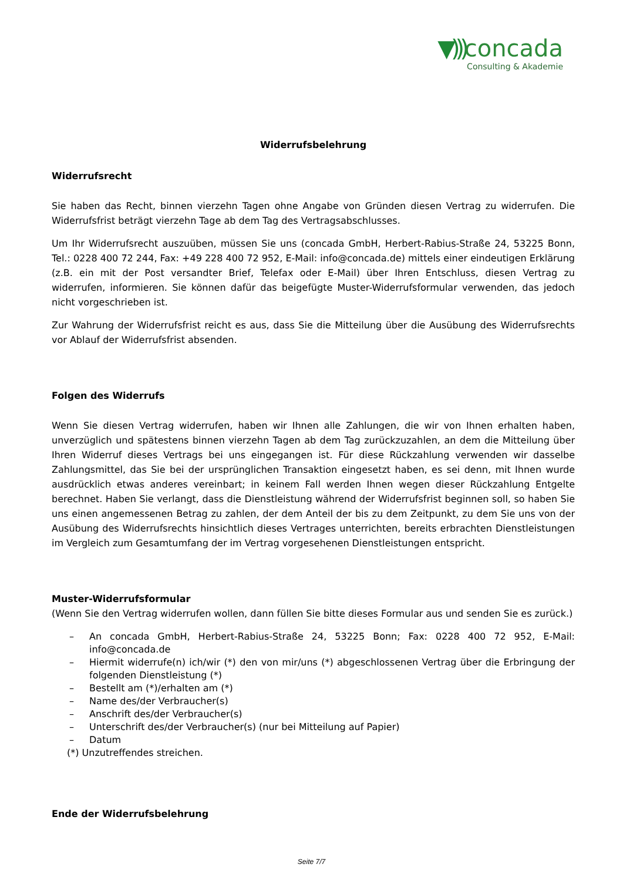▼))) concada
Consulting & Akademie
Widerrufsbelehrung
Widerrufsrecht
Sie haben das Recht, binnen vierzehn Tagen ohne Angabe von Gründen diesen Vertrag zu widerrufen. Die Widerrufsfrist beträgt vierzehn Tage ab dem Tag des Vertragsabschlusses.
Um Ihr Widerrufsrecht auszuüben, müssen Sie uns (concada GmbH, Herbert-Rabius-Straße 24, 53225 Bonn, Tel.: 0228 400 72 244, Fax: +49 228 400 72 952, E-Mail: info@concada.de) mittels einer eindeutigen Erklärung (z.B. ein mit der Post versandter Brief, Telefax oder E-Mail) über Ihren Entschluss, diesen Vertrag zu widerrufen, informieren. Sie können dafür das beigefügte Muster-Widerrufsformular verwenden, das jedoch nicht vorgeschrieben ist.
Zur Wahrung der Widerrufsfrist reicht es aus, dass Sie die Mitteilung über die Ausübung des Widerrufsrechts vor Ablauf der Widerrufsfrist absenden.
Folgen des Widerrufs
Wenn Sie diesen Vertrag widerrufen, haben wir Ihnen alle Zahlungen, die wir von Ihnen erhalten haben, unverzüglich und spätestens binnen vierzehn Tagen ab dem Tag zurückzuzahlen, an dem die Mitteilung über Ihren Widerruf dieses Vertrags bei uns eingegangen ist. Für diese Rückzahlung verwenden wir dasselbe Zahlungsmittel, das Sie bei der ursprünglichen Transaktion eingesetzt haben, es sei denn, mit Ihnen wurde ausdrücklich etwas anderes vereinbart; in keinem Fall werden Ihnen wegen dieser Rückzahlung Entgelte berechnet. Haben Sie verlangt, dass die Dienstleistung während der Widerrufsfrist beginnen soll, so haben Sie uns einen angemessenen Betrag zu zahlen, der dem Anteil der bis zu dem Zeitpunkt, zu dem Sie uns von der Ausübung des Widerrufsrechts hinsichtlich dieses Vertrages unterrichten, bereits erbrachten Dienstleistungen im Vergleich zum Gesamtumfang der im Vertrag vorgesehenen Dienstleistungen entspricht.
Muster-Widerrufsformular
(Wenn Sie den Vertrag widerrufen wollen, dann füllen Sie bitte dieses Formular aus und senden Sie es zurück.)
– An concada GmbH, Herbert-Rabius-Straße 24, 53225 Bonn; Fax: 0228 400 72 952, E-Mail: info@concada.de
– Hiermit widerrufe(n) ich/wir (*) den von mir/uns (*) abgeschlossenen Vertrag über die Erbringung der folgenden Dienstleistung (*)
– Bestellt am (*)/erhalten am (*)
– Name des/der Verbraucher(s)
– Anschrift des/der Verbraucher(s)
– Unterschrift des/der Verbraucher(s) (nur bei Mitteilung auf Papier)
– Datum
(*) Unzutreffendes streichen.
Ende der Widerrufsbelehrung
Seite 7/7